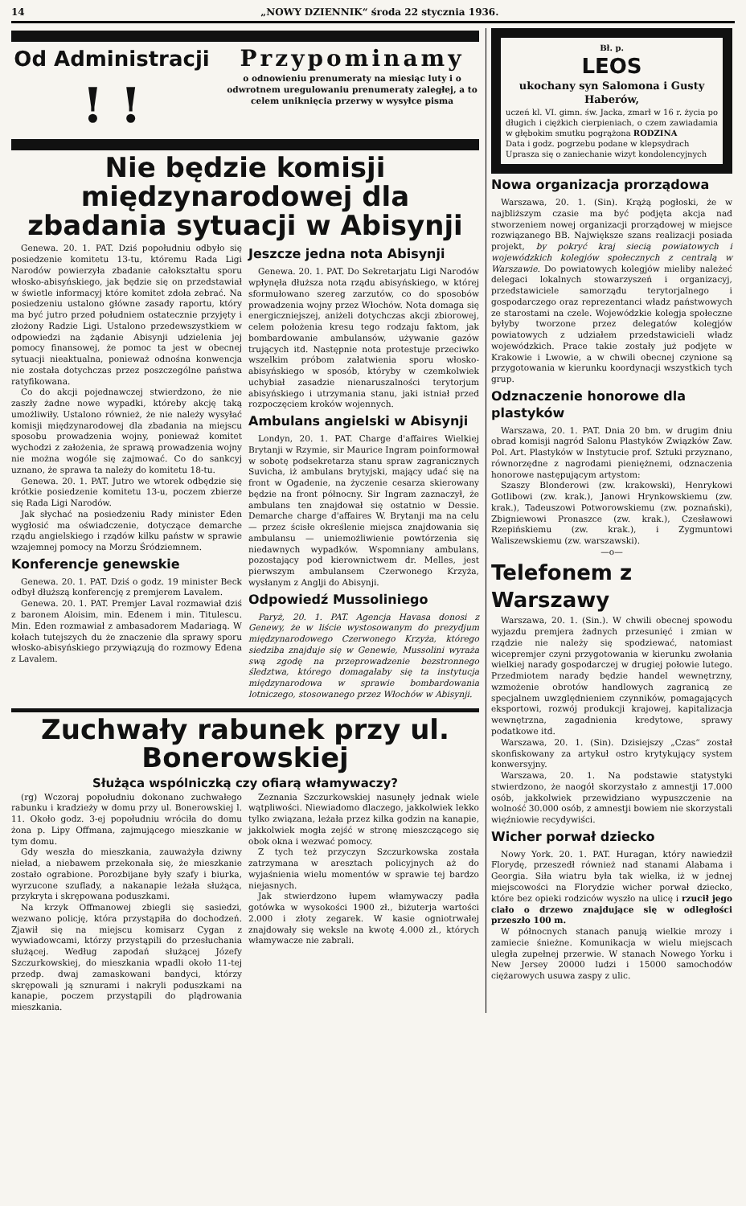14 „NOWY DZIENNIK“ środa 22 stycznia 1936.
Od Administracji
! !
Przypominamy
o odnowieniu prenumeraty na miesiąc luty i o odwrotnem uregulowaniu prenumeraty zaległej, a to celem uniknięcia przerwy w wysyłce pisma
Nie będzie komisji międzynarodowej dla zbadania sytuacji w Abisynji
Genewa. 20. 1. PAT. Dziś popołudniu odbyło się posiedzenie komitetu 13-tu, któremu Rada Ligi Narodów powierzyła zbadanie całokształtu sporu włosko-abisyńskiego, jak będzie się on przedstawiał w świetle informacyj które komitet zdoła zebrać. Na posiedzeniu ustalono główne zasady raportu, który ma być jutro przed południem ostatecznie przyjęty i złożony Radzie Ligi. Ustalono przedewszystkiem w odpowiedzi na żądanie Abisynji udzielenia jej pomocy finansowej, że pomoc ta jest w obecnej sytuacji nieaktualna, ponieważ odnośna konwencja nie została dotychczas przez poszczególne państwa ratyfikowana.
Co do akcji pojednawczej stwierdzono, że nie zaszły żadne nowe wypadki, któreby akcję taką umożliwiły. Ustalono również, że nie należy wysyłać komisji międzynarodowej dla zbadania na miejscu sposobu prowadzenia wojny, ponieważ komitet wychodzi z założenia, że sprawą prowadzenia wojny nie można wogóle się zajmować. Co do sankcyj uznano, że sprawa ta należy do komitetu 18-tu.
Genewa. 20. 1. PAT. Jutro we wtorek odbędzie się krótkie posiedzenie komitetu 13-u, poczem zbierze się Rada Ligi Narodów.
Jak słychać na posiedzeniu Rady minister Eden wygłosić ma oświadczenie, dotyczące demarche rządu angielskiego i rządów kilku państw w sprawie wzajemnej pomocy na Morzu Śródziemnem.
Konferencje genewskie
Genewa. 20. 1. PAT. Dziś o godz. 19 minister Beck odbył dłuższą konferencję z premjerem Lavalem.
Genewa. 20. 1. PAT. Premjer Laval rozmawiał dziś z baronem Aloisim, min. Edenem i min. Titulescu. Min. Eden rozmawiał z ambasadorem Madariagą. W kołach tutejszych du że znaczenie dla sprawy sporu włosko-abisyńskiego przywiązują do rozmowy Edena z Lavalem.
Jeszcze jedna nota Abisynji
Genewa. 20. 1. PAT. Do Sekretarjatu Ligi Narodów wpłynęła dłuższa nota rządu abisyńskiego, w której sformułowano szereg zarzutów, co do sposobów prowadzenia wojny przez Włochów. Nota domaga się energiczniejszej, aniżeli dotychczas akcji zbiorowej, celem położenia kresu tego rodzaju faktom, jak bombardowanie ambulansów, używanie gazów trujących itd. Następnie nota protestuje przeciwko wszelkim próbom załatwienia sporu włosko-abisyńskiego w sposób, któryby w czemkolwiek uchybiał zasadzie nienaruszalności terytorjum abisyńskiego i utrzymania stanu, jaki istniał przed rozpoczęciem kroków wojennych.
Ambulans angielski w Abisynji
Londyn, 20. 1. PAT. Charge d'affaires Wielkiej Brytanji w Rzymie, sir Maurice Ingram poinformował w sobotę podsekretarza stanu spraw zagranicznych Suvicha, iż ambulans brytyjski, mający udać się na front w Ogadenie, na życzenie cesarza skierowany będzie na front północny. Sir Ingram zaznaczył, że ambulans ten znajdował się ostatnio w Dessie. Demarche charge d'affaires W. Brytanji ma na celu — przez ścisłe określenie miejsca znajdowania się ambulansu — uniemożliwienie powtórzenia się niedawnych wypadków. Wspomniany ambulans, pozostający pod kierownictwem dr. Melles, jest pierwszym ambulansem Czerwonego Krzyża, wysłanym z Anglji do Abisynji.
Odpowiedź Mussoliniego
Paryż, 20. 1. PAT. Agencja Havasa donosi z Genewy, że w liście wystosowanym do prezydjum międzynarodowego Czerwonego Krzyża, którego siedziba znajduje się w Genewie, Mussolini wyraża swą zgodę na przeprowadzenie bezstronnego śledztwa, którego domagałaby się ta instytucja międzynarodowa w sprawie bombardowania lotniczego, stosowanego przez Włochów w Abisynji.
Zuchwały rabunek przy ul. Bonerowskiej
Służąca wspólniczką czy ofiarą włamywaczy?
(rg) Wczoraj popołudniu dokonano zuchwałego rabunku i kradzieży w domu przy ul. Bonerowskiej l. 11. Około godz. 3-ej popołudniu wróciła do domu żona p. Lipy Offmana, zajmującego mieszkanie w tym domu.
Gdy weszła do mieszkania, zauważyła dziwny nieład, a niebawem przekonała się, że mieszkanie zostało ograbione. Porozbijane były szafy i biurka, wyrzucone szuflady, a nakanapie leżała służąca, przykryta i skrępowana poduszkami.
Na krzyk Offmanowej zbiegli się sasiedzi, wezwano policję, która przystąpiła do dochodzeń. Zjawił się na miejscu komisarz Cygan z wywiadowcami, którzy przystąpili do przesłuchania służącej. Według zapodań służącej Józefy Szczurkowskiej, do mieszkania wpadli około 11-tej przedp. dwaj zamaskowani bandyci, którzy skrępowali ją sznurami i nakryli poduszkami na kanapie, poczem przystąpili do plądrowania mieszkania.
Zeznania Szczurkowskiej nasunęły jednak wiele wątpliwości. Niewiadomo dlaczego, jakkolwiek lekko tylko związana, leżała przez kilka godzin na kanapie, jakkolwiek mogła zejść w stronę mieszczącego się obok okna i wezwać pomocy.
Z tych też przyczyn Szczurkowska została zatrzymana w aresztach policyjnych aż do wyjaśnienia wielu momentów w sprawie tej bardzo niejasnych.
Jak stwierdzono łupem włamywaczy padła gotówka w wysokości 1900 zł., biżuterja wartości 2.000 i złoty zegarek. W kasie ogniotrwałej znajdowały się weksle na kwotę 4.000 zł., których włamywacze nie zabrali.
Bł. p.
LEOS
ukochany syn Salomona i Gusty Haberów,
uczeń kl. VI. gimn. św. Jacka, zmarł w 16 r. życia po długich i ciężkich cierpieniach, o czem zawiadamia w głębokim smutku pogrążona RODZINA
Data i godz. pogrzebu podane w klepsydrach
Uprasza się o zaniechanie wizyt kondolencyjnych
Nowa organizacja prorządowa
Warszawa, 20. 1. (Sin). Krążą pogłoski, że w najbliższym czasie ma być podjęta akcja nad stworzeniem nowej organizacji prorządowej w miejsce rozwiązanego BB. Największe szans realizacji posiada projekt, by pokryć kraj siecią powiatowych i wojewódzkich kolegjów społecznych z centralą w Warszawie. Do powiatowych kolegjów mieliby należeć delegaci lokalnych stowarzyszeń i organizacyj, przedstawiciele samorządu terytorjalnego i gospodarczego oraz reprezentanci władz państwowych ze starostami na czele. Wojewódzkie kolegja społeczne byłyby tworzone przez delegatów kolegjów powiatowych z udziałem przedstawicieli władz wojewódzkich. Prace takie zostały już podjęte w Krakowie i Lwowie, a w chwili obecnej czynione są przygotowania w kierunku koordynacji wszystkich tych grup.
Odznaczenie honorowe dla plastyków
Warszawa, 20. 1. PAT. Dnia 20 bm. w drugim dniu obrad komisji nagród Salonu Plastyków Związków Zaw. Pol. Art. Plastyków w Instytucie prof. Sztuki przyznano, równorzędne z nagrodami pieniężnemi, odznaczenia honorowe następującym artystom:
Szaszy Blonderowi (zw. krakowski), Henrykowi Gotlibowi (zw. krak.), Janowi Hrynkowskiemu (zw. krak.), Tadeuszowi Potworowskiemu (zw. poznański), Zbigniewowi Pronaszce (zw. krak.), Czesławowi Rzepińskiemu (zw. krak.), i Zygmuntowi Waliszewskiemu (zw. warszawski).
—o—
Telefonem z Warszawy
Warszawa, 20. 1. (Sin.). W chwili obecnej spowodu wyjazdu premjera żadnych przesunięć i zmian w rządzie nie należy się spodziewać, natomiast wicepremjer czyni przygotowania w kierunku zwołania wielkiej narady gospodarczej w drugiej połowie lutego. Przedmiotem narady będzie handel wewnętrzny, wzmożenie obrotów handlowych zagranicą ze specjalnem uwzględnieniem czynników, pomagających eksportowi, rozwój produkcji krajowej, kapitalizacja wewnętrzna, zagadnienia kredytowe, sprawy podatkowe itd.
Warszawa, 20. 1. (Sin). Dzisiejszy „Czas“ został skonfiskowany za artykuł ostro krytykujący system konwersyjny.
Warszawa, 20. 1. Na podstawie statystyki stwierdzono, że naogół skorzystało z amnestji 17.000 osób, jakkolwiek przewidziano wypuszczenie na wolność 30.000 osób, z amnestji bowiem nie skorzystali więźniowie recydywiści.
Wicher porwał dziecko
Nowy York. 20. 1. PAT. Huragan, który nawiedził Florydę, przeszedł również nad stanami Alabama i Georgia. Siła wiatru była tak wielka, iż w jednej miejscowości na Florydzie wicher porwał dziecko, które bez opieki rodziców wyszło na ulicę i rzucił jego ciało o drzewo znajdujące się w odległości przeszło 100 m.
W północnych stanach panują wielkie mrozy i zamiecie śnieżne. Komunikacja w wielu miejscach uległa zupełnej przerwie. W stanach Nowego Yorku i New Jersey 20000 ludzi i 15000 samochodów ciężarowych usuwa zaspy z ulic.